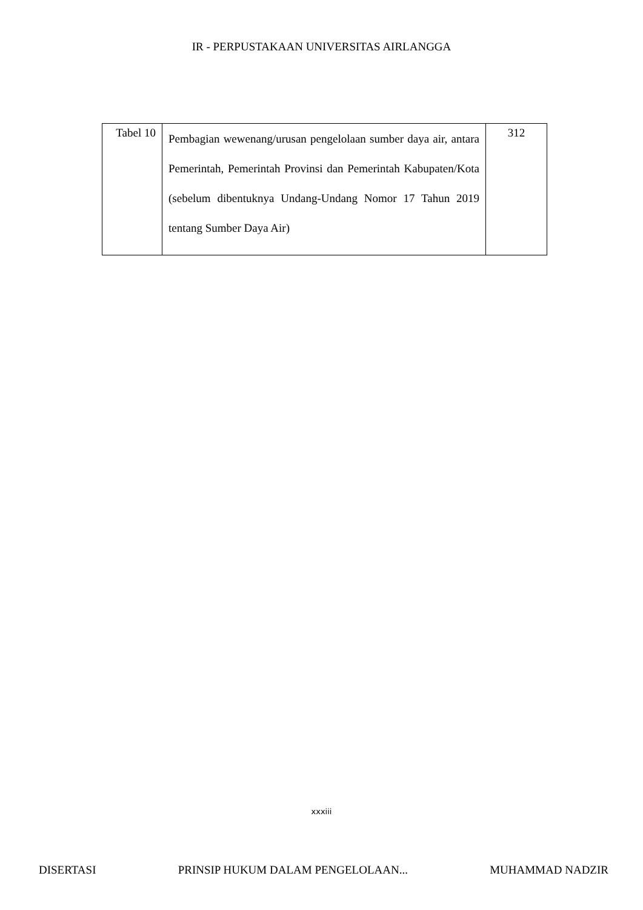IR - PERPUSTAKAAN UNIVERSITAS AIRLANGGA
| Tabel 10 | Pembagian wewenang/urusan pengelolaan sumber daya air, antara Pemerintah, Pemerintah Provinsi dan Pemerintah Kabupaten/Kota (sebelum dibentuknya Undang-Undang Nomor 17 Tahun 2019 tentang Sumber Daya Air) | 312 |
xxxiii
DISERTASI PRINSIP HUKUM DALAM PENGELOLAAN... MUHAMMAD NADZIR